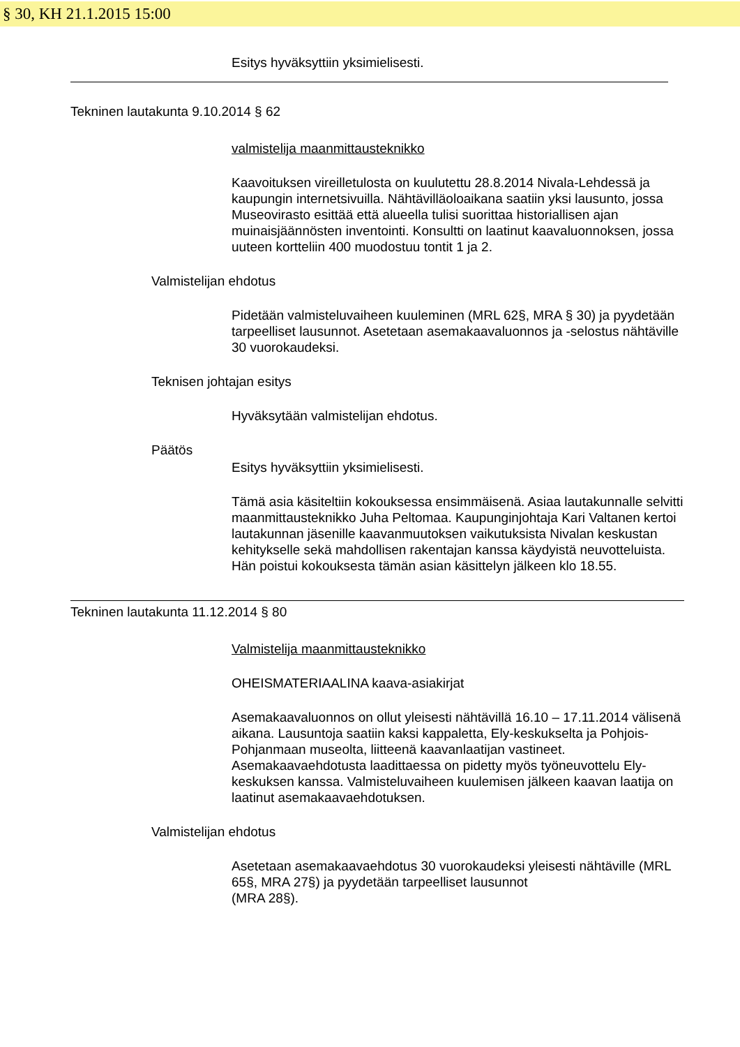§ 30, KH 21.1.2015 15:00
Esitys hyväksyttiin yksimielisesti.
Tekninen lautakunta 9.10.2014 § 62
valmistelija maanmittausteknikko
Kaavoituksen vireilletulosta on kuulutettu 28.8.2014 Nivala-Lehdessä ja kaupungin internetsivuilla. Nähtävilläoloaikana saatiin yksi lausunto, jossa Museovirasto esittää että alueella tulisi suorittaa historiallisen ajan muinaisjäännösten inventointi. Konsultti on laatinut kaavaluonnoksen, jossa uuteen kortteliin 400 muodostuu tontit 1 ja 2.
Valmistelijan ehdotus
Pidetään valmisteluvaiheen kuuleminen (MRL 62§, MRA § 30) ja pyydetään tarpeelliset lausunnot. Asetetaan asemakaavaluonnos ja -selostus nähtäville 30 vuorokaudeksi.
Teknisen johtajan esitys
Hyväksytään valmistelijan ehdotus.
Päätös
Esitys hyväksyttiin yksimielisesti.
Tämä asia käsiteltiin kokouksessa ensimmäisenä. Asiaa lautakunnalle selvitti maanmittausteknikko Juha Peltomaa. Kaupunginjohtaja Kari Valtanen kertoi lautakunnan jäsenille kaavanmuutoksen vaikutuksista Nivalan keskustan kehitykselle sekä mahdollisen rakentajan kanssa käydyistä neuvotteluista. Hän poistui kokouksesta tämän asian käsittelyn jälkeen klo 18.55.
Tekninen lautakunta 11.12.2014 § 80
Valmistelija maanmittausteknikko
OHEISMATERIAALINA kaava-asiakirjat
Asemakaavaluonnos on ollut yleisesti nähtävillä 16.10 – 17.11.2014 välisenä aikana. Lausuntoja saatiin kaksi kappaletta, Ely-keskukselta ja Pohjois-Pohjanmaan museolta, liitteenä kaavanlaatijan vastineet. Asemakaavaehdotusta laadittaessa on pidetty myös työneuvottelu Ely-keskuksen kanssa. Valmisteluvaiheen kuulemisen jälkeen kaavan laatija on laatinut asemakaavaehdotuksen.
Valmistelijan ehdotus
Asetetaan asemakaavaehdotus 30 vuorokaudeksi yleisesti nähtäville (MRL 65§, MRA 27§) ja pyydetään tarpeelliset lausunnot
(MRA 28§).